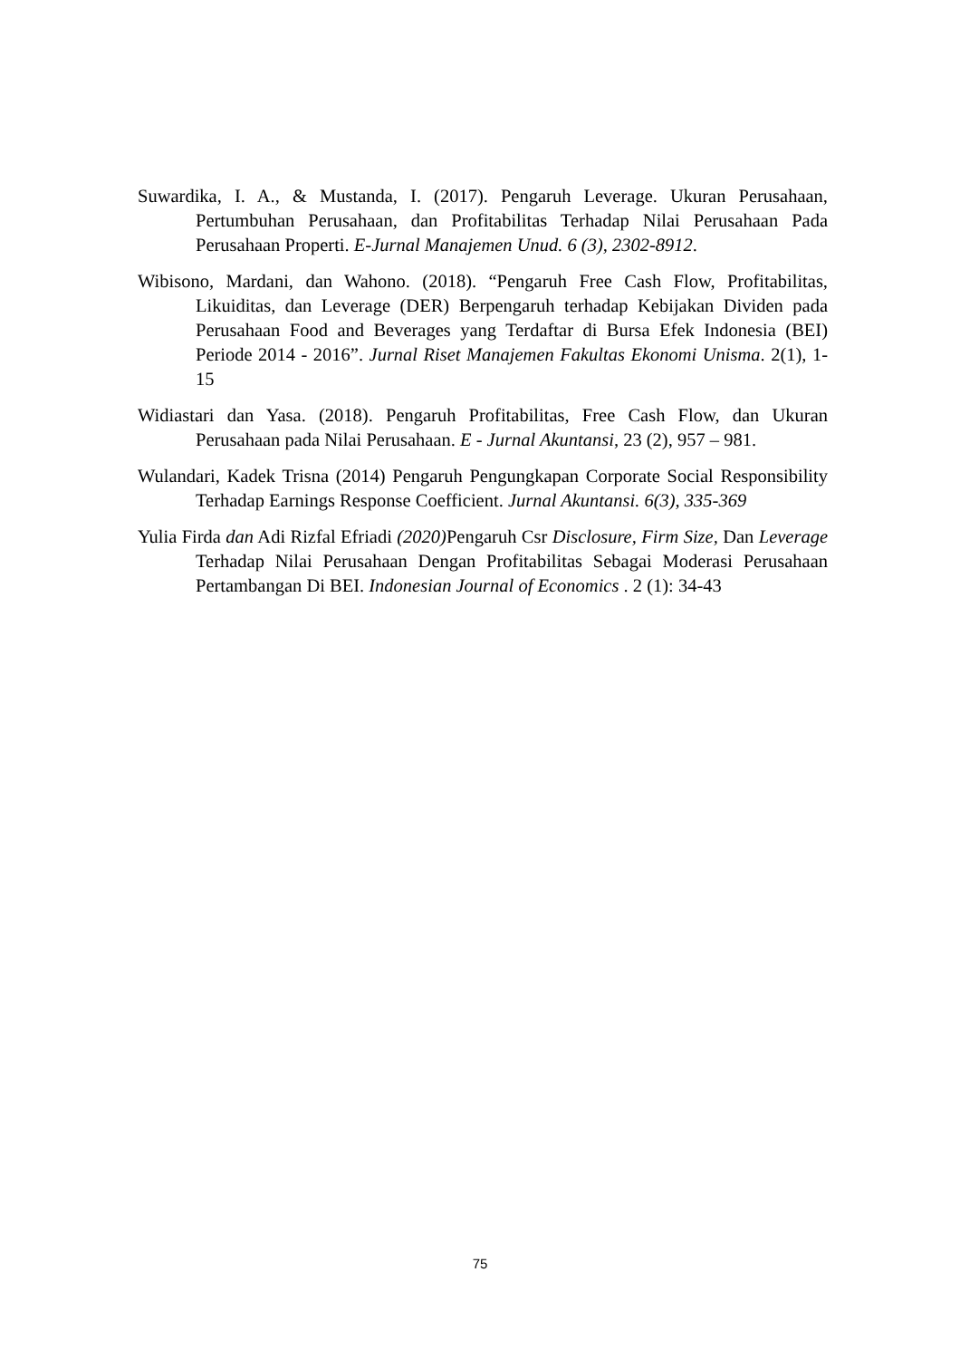Suwardika, I. A., & Mustanda, I. (2017). Pengaruh Leverage. Ukuran Perusahaan, Pertumbuhan Perusahaan, dan Profitabilitas Terhadap Nilai Perusahaan Pada Perusahaan Properti. E-Jurnal Manajemen Unud. 6 (3), 2302-8912.
Wibisono, Mardani, dan Wahono. (2018). “Pengaruh Free Cash Flow, Profitabilitas, Likuiditas, dan Leverage (DER) Berpengaruh terhadap Kebijakan Dividen pada Perusahaan Food and Beverages yang Terdaftar di Bursa Efek Indonesia (BEI) Periode 2014 - 2016”. Jurnal Riset Manajemen Fakultas Ekonomi Unisma. 2(1), 1-15
Widiastari dan Yasa. (2018). Pengaruh Profitabilitas, Free Cash Flow, dan Ukuran Perusahaan pada Nilai Perusahaan. E - Jurnal Akuntansi, 23 (2), 957 – 981.
Wulandari, Kadek Trisna (2014) Pengaruh Pengungkapan Corporate Social Responsibility Terhadap Earnings Response Coefficient. Jurnal Akuntansi. 6(3), 335-369
Yulia Firda dan Adi Rizfal Efriadi (2020) Pengaruh Csr Disclosure, Firm Size, Dan Leverage Terhadap Nilai Perusahaan Dengan Profitabilitas Sebagai Moderasi Perusahaan Pertambangan Di BEI. Indonesian Journal of Economics . 2 (1): 34-43
75